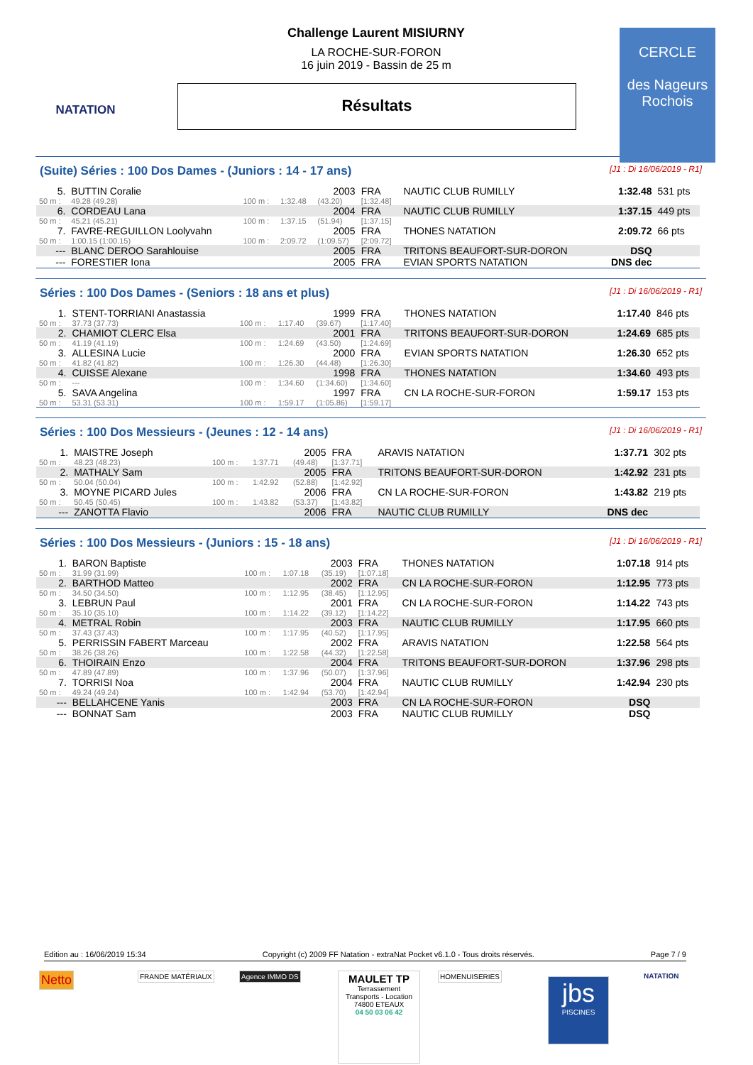NATATION
Challenge Laurent MISIURNY
LA ROCHE-SUR-FORON
16 juin 2019 - Bassin de 25 m
Résultats
CERCLE
des Nageurs
Rochois
(Suite) Séries : 100 Dos Dames - (Juniors : 14 - 17 ans) [J1 : Di 16/06/2019 - R1]
| 5. | BUTTIN Coralie | | | 2003 | FRA | NAUTIC CLUB RUMILLY | 1:32.48 | 531 pts |
| 50 m : | 49.28 (49.28) | 100 m : | 1:32.48 | (43.20) | [1:32.48] | | | |
| 6. | CORDEAU Lana | | | 2004 | FRA | NAUTIC CLUB RUMILLY | 1:37.15 | 449 pts |
| 50 m : | 45.21 (45.21) | 100 m : | 1:37.15 | (51.94) | [1:37.15] | | | |
| 7. | FAVRE-REGUILLON Loolyvahn | | | 2005 | FRA | THONES NATATION | 2:09.72 | 66 pts |
| 50 m : | 1:00.15 (1:00.15) | 100 m : | 2:09.72 | (1:09.57) | [2:09.72] | | | |
| --- | BLANC DEROO Sarahlouise | | | 2005 | FRA | TRITONS BEAUFORT-SUR-DORON | DSQ | |
| --- | FORESTIER Iona | | | 2005 | FRA | EVIAN SPORTS NATATION | DNS dec | |
Séries : 100 Dos Dames - (Seniors : 18 ans et plus) [J1 : Di 16/06/2019 - R1]
| 1. | STENT-TORRIANI Anastassia | | | 1999 | FRA | THONES NATATION | 1:17.40 | 846 pts |
| 50 m : | 37.73 (37.73) | 100 m : | 1:17.40 | (39.67) | [1:17.40] | | | |
| 2. | CHAMIOT CLERC Elsa | | | 2001 | FRA | TRITONS BEAUFORT-SUR-DORON | 1:24.69 | 685 pts |
| 50 m : | 41.19 (41.19) | 100 m : | 1:24.69 | (43.50) | [1:24.69] | | | |
| 3. | ALLESINA Lucie | | | 2000 | FRA | EVIAN SPORTS NATATION | 1:26.30 | 652 pts |
| 50 m : | 41.82 (41.82) | 100 m : | 1:26.30 | (44.48) | [1:26.30] | | | |
| 4. | CUISSE Alexane | | | 1998 | FRA | THONES NATATION | 1:34.60 | 493 pts |
| 50 m : | --- | 100 m : | 1:34.60 | (1:34.60) | [1:34.60] | | | |
| 5. | SAVA Angelina | | | 1997 | FRA | CN LA ROCHE-SUR-FORON | 1:59.17 | 153 pts |
| 50 m : | 53.31 (53.31) | 100 m : | 1:59.17 | (1:05.86) | [1:59.17] | | | |
Séries : 100 Dos Messieurs - (Jeunes : 12 - 14 ans) [J1 : Di 16/06/2019 - R1]
| 1. | MAISTRE Joseph | | | 2005 | FRA | ARAVIS NATATION | 1:37.71 | 302 pts |
| 50 m : | 48.23 (48.23) | 100 m : | 1:37.71 | (49.48) | [1:37.71] | | | |
| 2. | MATHALY Sam | | | 2005 | FRA | TRITONS BEAUFORT-SUR-DORON | 1:42.92 | 231 pts |
| 50 m : | 50.04 (50.04) | 100 m : | 1:42.92 | (52.88) | [1:42.92] | | | |
| 3. | MOYNE PICARD Jules | | | 2006 | FRA | CN LA ROCHE-SUR-FORON | 1:43.82 | 219 pts |
| 50 m : | 50.45 (50.45) | 100 m : | 1:43.82 | (53.37) | [1:43.82] | | | |
| --- | ZANOTTA Flavio | | | 2006 | FRA | NAUTIC CLUB RUMILLY | DNS dec | |
Séries : 100 Dos Messieurs - (Juniors : 15 - 18 ans) [J1 : Di 16/06/2019 - R1]
| 1. | BARON Baptiste | | | 2003 | FRA | THONES NATATION | 1:07.18 | 914 pts |
| 50 m : | 31.99 (31.99) | 100 m : | 1:07.18 | (35.19) | [1:07.18] | | | |
| 2. | BARTHOD Matteo | | | 2002 | FRA | CN LA ROCHE-SUR-FORON | 1:12.95 | 773 pts |
| 50 m : | 34.50 (34.50) | 100 m : | 1:12.95 | (38.45) | [1:12.95] | | | |
| 3. | LEBRUN Paul | | | 2001 | FRA | CN LA ROCHE-SUR-FORON | 1:14.22 | 743 pts |
| 50 m : | 35.10 (35.10) | 100 m : | 1:14.22 | (39.12) | [1:14.22] | | | |
| 4. | METRAL Robin | | | 2003 | FRA | NAUTIC CLUB RUMILLY | 1:17.95 | 660 pts |
| 50 m : | 37.43 (37.43) | 100 m : | 1:17.95 | (40.52) | [1:17.95] | | | |
| 5. | PERRISSIN FABERT Marceau | | | 2002 | FRA | ARAVIS NATATION | 1:22.58 | 564 pts |
| 50 m : | 38.26 (38.26) | 100 m : | 1:22.58 | (44.32) | [1:22.58] | | | |
| 6. | THOIRAIN Enzo | | | 2004 | FRA | TRITONS BEAUFORT-SUR-DORON | 1:37.96 | 298 pts |
| 50 m : | 47.89 (47.89) | 100 m : | 1:37.96 | (50.07) | [1:37.96] | | | |
| 7. | TORRISI Noa | | | 2004 | FRA | NAUTIC CLUB RUMILLY | 1:42.94 | 230 pts |
| 50 m : | 49.24 (49.24) | 100 m : | 1:42.94 | (53.70) | [1:42.94] | | | |
| --- | BELLAHCENE Yanis | | | 2003 | FRA | CN LA ROCHE-SUR-FORON | DSQ | |
| --- | BONNAT Sam | | | 2003 | FRA | NAUTIC CLUB RUMILLY | DSQ | |
Edition au : 16/06/2019 15:34 Copyright (c) 2009 FF Natation - extraNat Pocket v6.1.0 - Tous droits réservés. Page 7 / 9
Netto FRANDE MATÉRIAUX Agence IMMO DS
MAULET TP
Terrassement
Transports - Location
74800 ETEAUX
04 50 03 06 42
HOMENUISERIES
jbs
PISCINES
NATATION